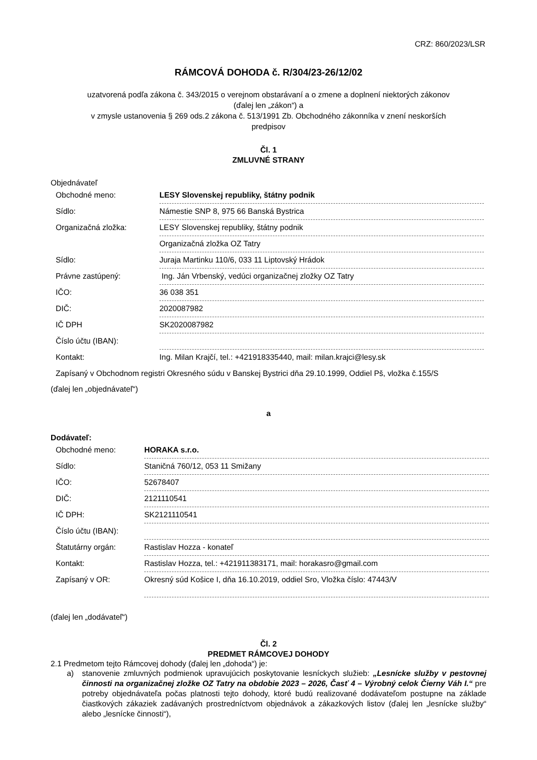CRZ: 860/2023/LSR
RÁMCOVÁ DOHODA č. R/304/23-26/12/02
uzatvorená podľa zákona č. 343/2015 o verejnom obstarávaní a o zmene a doplnení niektorých zákonov
(ďalej len „zákon“) a
v zmysle ustanovenia § 269 ods.2 zákona č. 513/1991 Zb. Obchodného zákonníka v znení neskorších
predpisov
Čl. 1
ZMLUVNÉ STRANY
Objednávateľ
| Obchodné meno: | LESY Slovenskej republiky, štátny podnik |
| Sídlo: | Námestie SNP 8, 975 66 Banská Bystrica |
| Organizačná zložka: | LESY Slovenskej republiky, štátny podnik |
| | Organizačná zložka OZ Tatry |
| Sídlo: | Juraja Martinku 110/6, 033 11 Liptovský Hrádok |
| Právne zastúpený: | Ing. Ján Vrbenský, vedúci organizačnej zložky OZ Tatry |
| IČO: | 36 038 351 |
| DIČ: | 2020087982 |
| IČ DPH | SK2020087982 |
| Číslo účtu (IBAN): | |
| Kontakt: | Ing. Milan Krajčí, tel.: +421918335440, mail: milan.krajci@lesy.sk |
Zapísaný v Obchodnom registri Okresného súdu v Banskej Bystrici dňa 29.10.1999, Oddiel Pš, vložka č.155/S
(ďalej len „objednávateľ“)
a
Dodávateľ:
| Obchodné meno: | HORAKA s.r.o. |
| Sídlo: | Staničná 760/12, 053 11 Smižany |
| IČO: | 52678407 |
| DIČ: | 2121110541 |
| IČ DPH: | SK2121110541 |
| Číslo účtu (IBAN): | |
| Štatutárny orgán: | Rastislav Hozza - konateľ |
| Kontakt: | Rastislav Hozza, tel.: +421911383171, mail: horakasro@gmail.com |
| Zapísaný v OR: | Okresný súd Košice I, dňa 16.10.2019, oddiel Sro, Vložka číslo: 47443/V |
(ďalej len „dodávateľ“)
Čl. 2
PREDMET RÁMCOVEJ DOHODY
2.1 Predmetom tejto Rámcovej dohody (ďalej len „dohoda“) je:
a) stanovenie zmluvných podmienok upravujúcich poskytovanie lesníckych služieb: „Lesnícke služby v pestovnej činnosti na organizačnej zložke OZ Tatry na obdobie 2023 – 2026, Časť 4 – Výrobný celok Čierny Váh I.“ pre potreby objednávateľa počas platnosti tejto dohody, ktoré budú realizované dodávateľom postupne na základe čiastkových zákaziek zadávaných prostredníctvom objednávok a zákazkových listov (ďalej len „lesnícke služby“ alebo „lesnícke činnosti“),